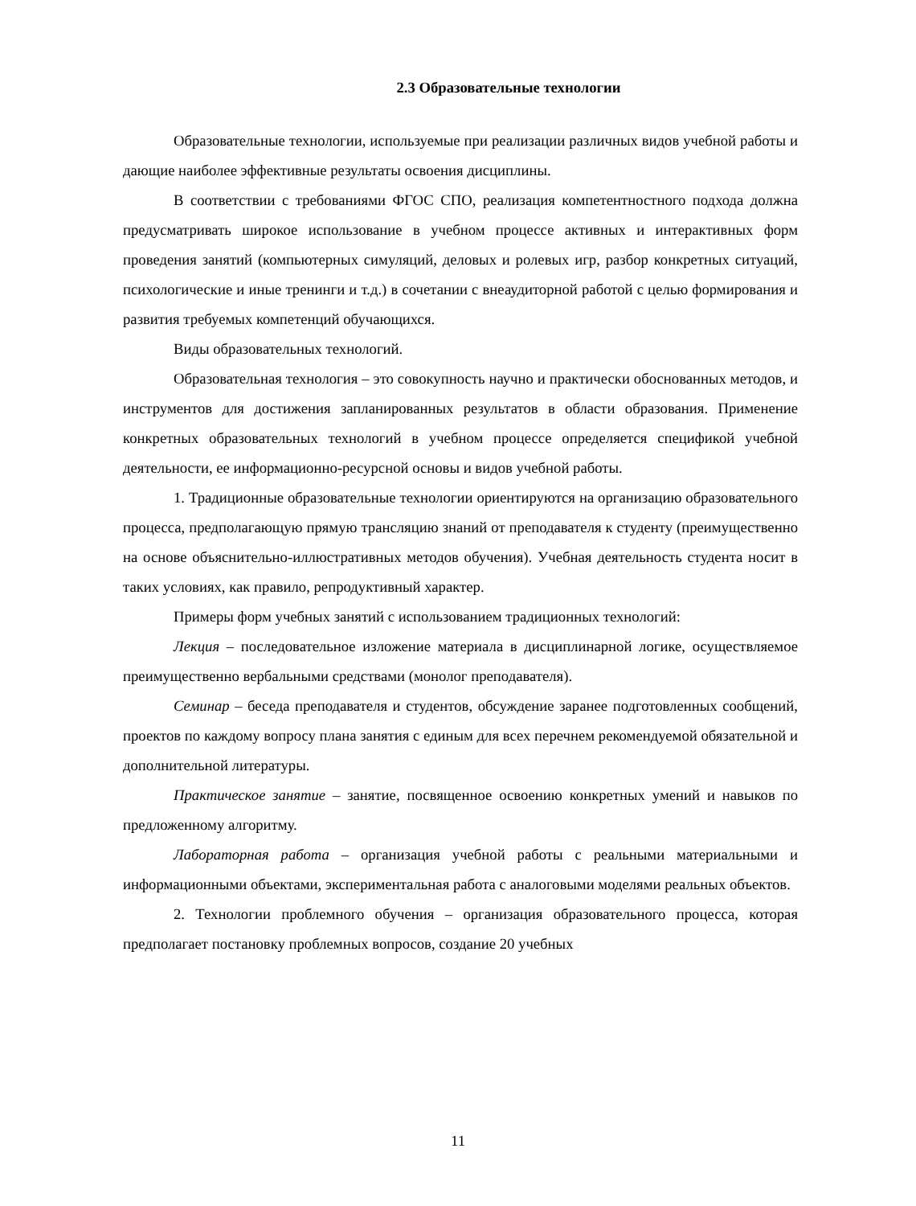2.3 Образовательные технологии
Образовательные технологии, используемые при реализации различных видов учебной работы и дающие наиболее эффективные результаты освоения дисциплины.
В соответствии с требованиями ФГОС СПО, реализация компетентностного подхода должна предусматривать широкое использование в учебном процессе активных и интерактивных форм проведения занятий (компьютерных симуляций, деловых и ролевых игр, разбор конкретных ситуаций, психологические и иные тренинги и т.д.) в сочетании с внеаудиторной работой с целью формирования и развития требуемых компетенций обучающихся.
Виды образовательных технологий.
Образовательная технология – это совокупность научно и практически обоснованных методов, и инструментов для достижения запланированных результатов в области образования. Применение конкретных образовательных технологий в учебном процессе определяется спецификой учебной деятельности, ее информационно-ресурсной основы и видов учебной работы.
1. Традиционные образовательные технологии ориентируются на организацию образовательного процесса, предполагающую прямую трансляцию знаний от преподавателя к студенту (преимущественно на основе объяснительно-иллюстративных методов обучения). Учебная деятельность студента носит в таких условиях, как правило, репродуктивный характер.
Примеры форм учебных занятий с использованием традиционных технологий:
Лекция – последовательное изложение материала в дисциплинарной логике, осуществляемое преимущественно вербальными средствами (монолог преподавателя).
Семинар – беседа преподавателя и студентов, обсуждение заранее подготовленных сообщений, проектов по каждому вопросу плана занятия с единым для всех перечнем рекомендуемой обязательной и дополнительной литературы.
Практическое занятие – занятие, посвященное освоению конкретных умений и навыков по предложенному алгоритму.
Лабораторная работа – организация учебной работы с реальными материальными и информационными объектами, экспериментальная работа с аналоговыми моделями реальных объектов.
2. Технологии проблемного обучения – организация образовательного процесса, которая предполагает постановку проблемных вопросов, создание 20 учебных
11